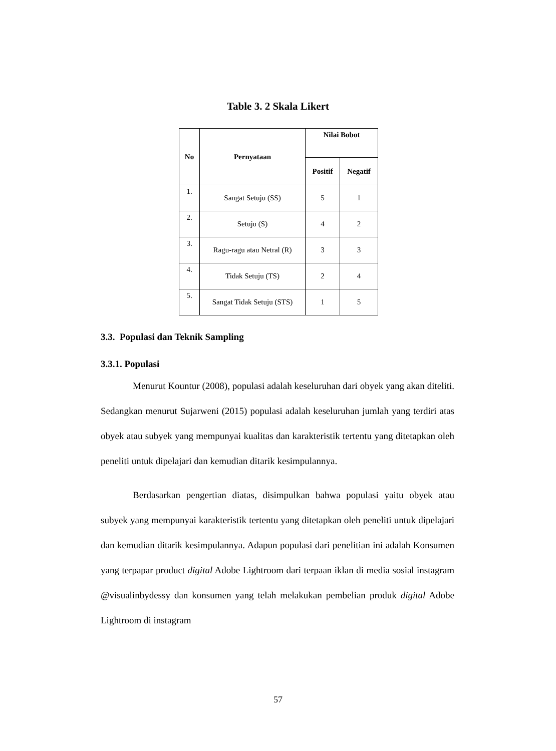Table 3. 2 Skala Likert
| No | Pernyataan | Nilai Bobot | |
| --- | --- | --- | --- |
| | | Positif | Negatif |
| 1. | Sangat Setuju (SS) | 5 | 1 |
| 2. | Setuju (S) | 4 | 2 |
| 3. | Ragu-ragu atau Netral (R) | 3 | 3 |
| 4. | Tidak Setuju (TS) | 2 | 4 |
| 5. | Sangat Tidak Setuju (STS) | 1 | 5 |
3.3. Populasi dan Teknik Sampling
3.3.1. Populasi
Menurut Kountur (2008), populasi adalah keseluruhan dari obyek yang akan diteliti. Sedangkan menurut Sujarweni (2015) populasi adalah keseluruhan jumlah yang terdiri atas obyek atau subyek yang mempunyai kualitas dan karakteristik tertentu yang ditetapkan oleh peneliti untuk dipelajari dan kemudian ditarik kesimpulannya.
Berdasarkan pengertian diatas, disimpulkan bahwa populasi yaitu obyek atau subyek yang mempunyai karakteristik tertentu yang ditetapkan oleh peneliti untuk dipelajari dan kemudian ditarik kesimpulannya. Adapun populasi dari penelitian ini adalah Konsumen yang terpapar product digital Adobe Lightroom dari terpaan iklan di media sosial instagram @visualinbydessy dan konsumen yang telah melakukan pembelian produk digital Adobe Lightroom di instagram
57